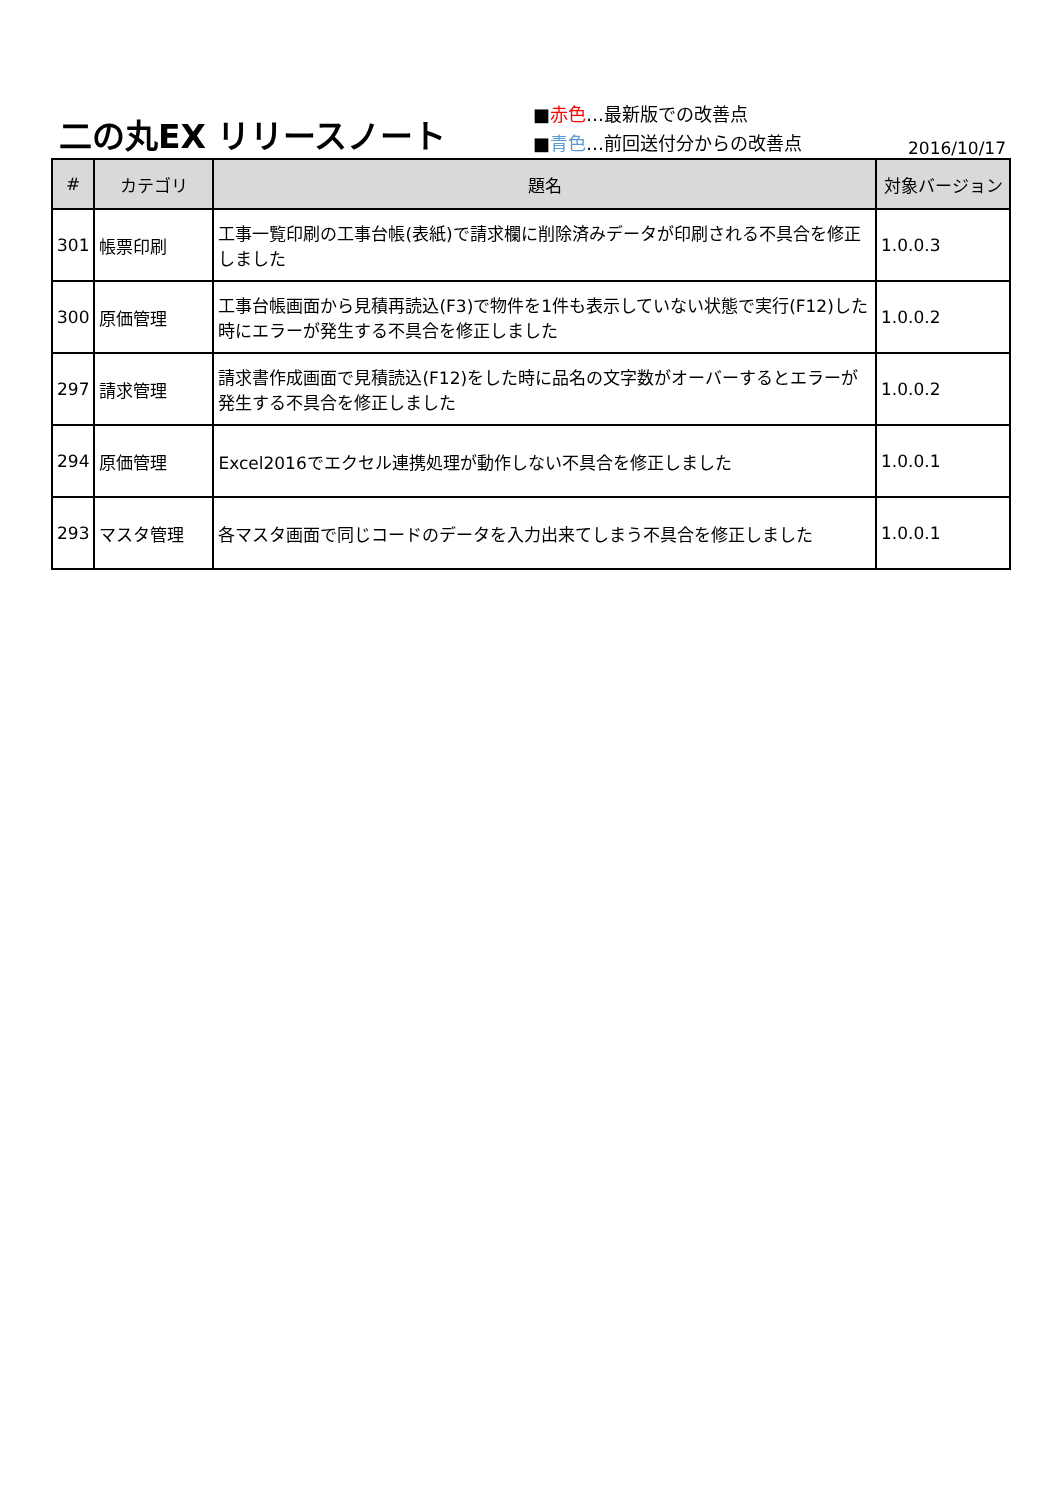二の丸EX リリースノート
■赤色…最新版での改善点
■青色…前回送付分からの改善点
2016/10/17
| # | カテゴリ | 題名 | 対象バージョン |
| --- | --- | --- | --- |
| 301 | 帳票印刷 | 工事一覧印刷の工事台帳(表紙)で請求欄に削除済みデータが印刷される不具合を修正しました | 1.0.0.3 |
| 300 | 原価管理 | 工事台帳画面から見積再読込(F3)で物件を1件も表示していない状態で実行(F12)した時にエラーが発生する不具合を修正しました | 1.0.0.2 |
| 297 | 請求管理 | 請求書作成画面で見積読込(F12)をした時に品名の文字数がオーバーするとエラーが発生する不具合を修正しました | 1.0.0.2 |
| 294 | 原価管理 | Excel2016でエクセル連携処理が動作しない不具合を修正しました | 1.0.0.1 |
| 293 | マスタ管理 | 各マスタ画面で同じコードのデータを入力出来てしまう不具合を修正しました | 1.0.0.1 |